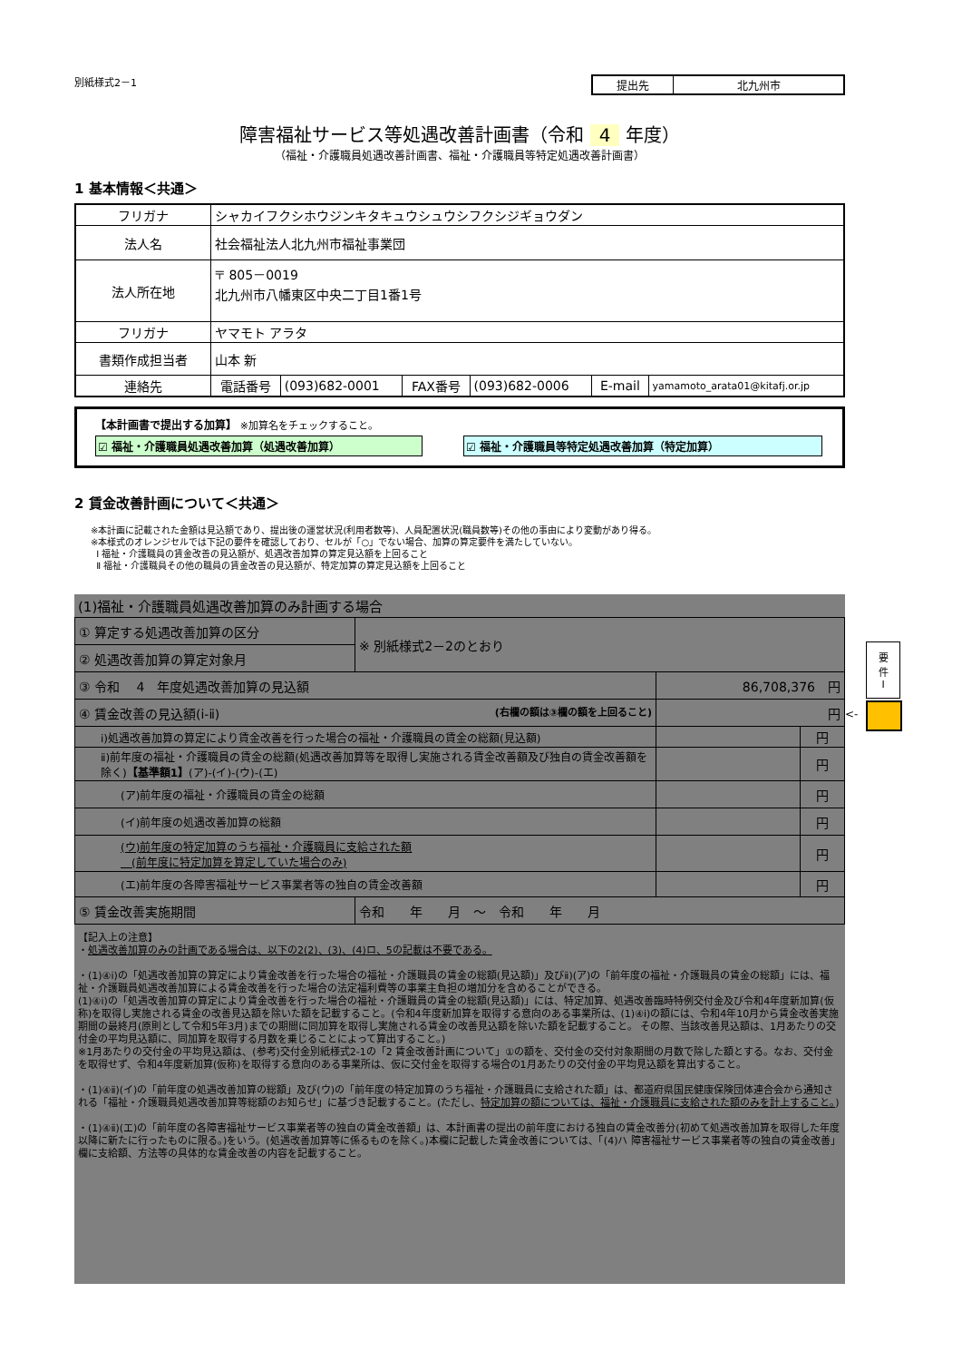別紙様式2－1
| 提出先 | 北九州市 |
障害福祉サービス等処遇改善計画書（令和 4 年度）
（福祉・介護職員処遇改善計画書、福祉・介護職員等特定処遇改善計画書）
1 基本情報＜共通＞
| フリガナ | シャカイフクシホウジンキタキュウシュウシフクシジギョウダン | | | | | |
| 法人名 | 社会福祉法人北九州市福祉事業団 | | | | | |
| 法人所在地 | 〒 805－0019 北九州市八幡東区中央二丁目1番1号 | | | | | |
| フリガナ | ヤマモト アラタ | | | | | |
| 書類作成担当者 | 山本 新 | | | | | |
| 連絡先 | 電話番号 | (093)682-0001 | FAX番号 | (093)682-0006 | E-mail | yamamoto_arata01@kitafj.or.jp |
【本計画書で提出する加算】 ※加算名をチェックすること。
☑ 福祉・介護職員処遇改善加算（処遇改善加算） ☑ 福祉・介護職員等特定処遇改善加算（特定加算）
2 賃金改善計画について＜共通＞
※本計画に記載された金額は見込額であり、提出後の運営状況(利用者数等)、人員配置状況(職員数等)その他の事由により変動があり得る。
※本様式のオレンジセルでは下記の要件を確認しており、セルが「○」でない場合、加算の算定要件を満たしていない。
Ⅰ 福祉・介護職員の賃金改善の見込額が、処遇改善加算の算定見込額を上回ること
Ⅱ 福祉・介護職員その他の職員の賃金改善の見込額が、特定加算の算定見込額を上回ること
(1)福祉・介護職員処遇改善加算のみ計画する場合
| ① 算定する処遇改善加算の区分 | ※ 別紙様式2－2のとおり | | |
| ② 処遇改善加算の算定対象月 | | | |
| ③ 令和 4 年度処遇改善加算の見込額 | | 86,708,376 円 | |
| ④ 賃金改善の見込額(ⅰ-ⅱ) (右欄の額は③欄の額を上回ること) | | 円 | |
| ⅰ)処遇改善加算の算定により賃金改善を行った場合の福祉・介護職員の賃金の総額(見込額) | | | 円 |
| ⅱ)前年度の福祉・介護職員の賃金の総額(処遇改善加算等を取得し実施される賃金改善額及び独自の賃金改善額を除く) 【基準額1】 (ア)-(イ)-(ウ)-(エ) | | | 円 |
| (ア)前年度の福祉・介護職員の賃金の総額 | | | 円 |
| (イ)前年度の処遇改善加算の総額 | | | 円 |
| (ウ)前年度の特定加算のうち福祉・介護職員に支給された額 (前年度に特定加算を算定していた場合のみ) | | | 円 |
| (エ)前年度の各障害福祉サービス事業者等の独自の賃金改善額 | | | 円 |
| ⑤ 賃金改善実施期間 | 令和 年 月 ～ 令和 年 月 | | |
【記入上の注意】
・処遇改善加算のみの計画である場合は、以下の2(2)、(3)、(4)ロ、5の記載は不要である。
・(1)④ⅰ)の「処遇改善加算の算定により賃金改善を行った場合の福祉・介護職員の賃金の総額(見込額)」及びⅱ)(ア)の「前年度の福祉・介護職員の賃金の総額」には、福祉・介護職員処遇改善加算による賃金改善を行った場合の法定福利費等の事業主負担の増加分を含めることができる。
(1)④ⅰ)の「処遇改善加算の算定により賃金改善を行った場合の福祉・介護職員の賃金の総額(見込額)」には、特定加算、処遇改善臨時特例交付金及び令和4年度新加算(仮称)を取得し実施される賃金の改善見込額を除いた額を記載すること。(令和4年度新加算を取得する意向のある事業所は、(1)④ⅰ)の額には、令和4年10月から賃金改善実施期間の最終月(原則として令和5年3月)までの期間に同加算を取得し実施される賃金の改善見込額を除いた額を記載すること。 その際、当該改善見込額は、1月あたりの交付金の平均見込額に、同加算を取得する月数を乗じることによって算出すること。)
※1月あたりの交付金の平均見込額は、(参考)交付金別紙様式2-1の「2 賃金改善計画について」①の額を、交付金の交付対象期間の月数で除した額とする。なお、交付金を取得せず、令和4年度新加算(仮称)を取得する意向のある事業所は、仮に交付金を取得する場合の1月あたりの交付金の平均見込額を算出すること。
・(1)④ⅱ)(イ)の「前年度の処遇改善加算の総額」及び(ウ)の「前年度の特定加算のうち福祉・介護職員に支給された額」は、都道府県国民健康保険団体連合会から通知される「福祉・介護職員処遇改善加算等総額のお知らせ」に基づき記載すること。(ただし、特定加算の額については、福祉・介護職員に支給された額のみを計上すること。)
・(1)④ⅱ)(エ)の「前年度の各障害福祉サービス事業者等の独自の賃金改善額」は、本計画書の提出の前年度における独自の賃金改善分(初めて処遇改善加算を取得した年度以降に新たに行ったものに限る。)をいう。(処遇改善加算等に係るものを除く。)本欄に記載した賃金改善については、「(4)ハ 障害福祉サービス事業者等の独自の賃金改善」欄に支給額、方法等の具体的な賃金改善の内容を記載すること。
要
件
Ⅰ
<-